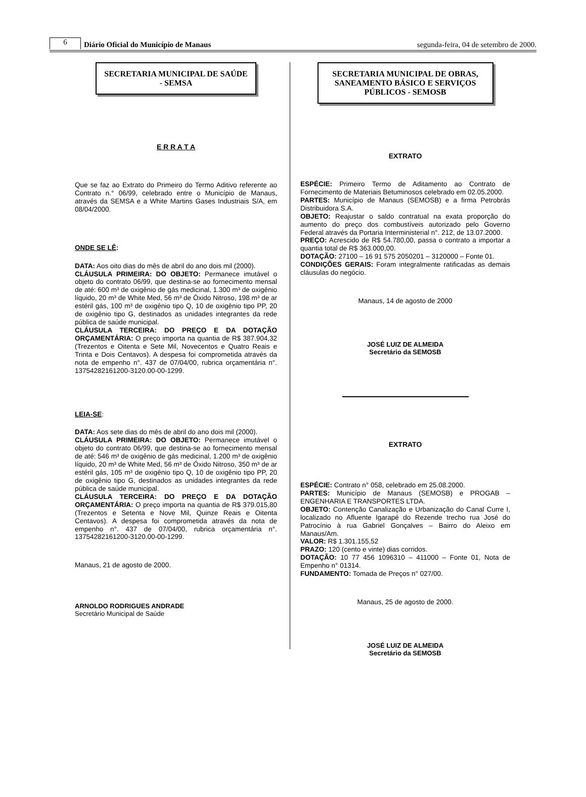6 Diário Oficial do Município de Manaus segunda-feira, 04 de setembro de 2000.
SECRETARIA MUNICIPAL DE SAÚDE - SEMSA
E R R A T A
Que se faz ao Extrato do Primeiro do Termo Aditivo referente ao Contrato n.° 06/99, celebrado entre o Município de Manaus, através da SEMSA e a White Martins Gases Industriais S/A, em 08/04/2000.
ONDE SE LÊ:
DATA: Aos oito dias do mês de abril do ano dois mil (2000).
CLÁUSULA PRIMEIRA: DO OBJETO: Permanece imutável o objeto do contrato 06/99, que destina-se ao fornecimento mensal de até: 600 m³ de oxigênio de gás medicinal, 1.300 m³ de oxigênio líquido, 20 m³ de White Med, 56 m³ de Óxido Nitroso, 198 m³ de ar estéril gás, 100 m³ de oxigênio tipo Q, 10 de oxigênio tipo PP, 20 de oxigênio tipo G, destinados as unidades integrantes da rede pública de saúde municipal.
CLÁUSULA TERCEIRA: DO PREÇO E DA DOTAÇÃO ORÇAMENTÁRIA: O preço importa na quantia de R$ 387.904,32 (Trezentos e Oitenta e Sete Mil, Novecentos e Quatro Reais e Trinta e Dois Centavos). A despesa foi comprometida através da nota de empenho n°. 437 de 07/04/00, rubrica orçamentária n°. 13754282161200-3120.00-00-1299.
LEIA-SE:
DATA: Aos sete dias do mês de abril do ano dois mil (2000).
CLÁUSULA PRIMEIRA: DO OBJETO: Permanece imutável o objeto do contrato 06/99, que destina-se ao fornecimento mensal de até: 546 m³ de oxigênio de gás medicinal, 1.200 m³ de oxigênio líquido, 20 m³ de White Med, 56 m³ de Óxido Nitroso, 350 m³ de ar estéril gás, 105 m³ de oxigênio tipo Q, 10 de oxigênio tipo PP, 20 de oxigênio tipo G, destinados as unidades integrantes da rede pública de saúde municipal.
CLÁUSULA TERCEIRA: DO PREÇO E DA DOTAÇÃO ORÇAMENTÁRIA: O preço importa na quantia de R$ 379.015,80 (Trezentos e Setenta e Nove Mil, Quinze Reais e Oitenta Centavos). A despesa foi comprometida através da nota de empenho n°. 437 de 07/04/00, rubrica orçamentária n°. 13754282161200-3120.00-00-1299.
Manaus, 21 de agosto de 2000.
ARNOLDO RODRIGUES ANDRADE
Secretário Municipal de Saúde
SECRETARIA MUNICIPAL DE OBRAS, SANEAMENTO BÁSICO E SERVIÇOS PÚBLICOS - SEMOSB
EXTRATO
ESPÉCIE: Primeiro Termo de Aditamento ao Contrato de Fornecimento de Materiais Betuminosos celebrado em 02.05.2000.
PARTES: Município de Manaus (SEMOSB) e a firma Petrobrás Distribuidora S.A.
OBJETO: Reajustar o saldo contratual na exata proporção do aumento do preço dos combustíveis autorizado pelo Governo Federal através da Portaria Interministerial n°. 212, de 13.07.2000.
PREÇO: Acrescido de R$ 54.780,00, passa o contrato a importar a quantia total de R$ 363.000,00.
DOTAÇÃO: 27100 – 16 91 575 2050201 – 3120000 – Fonte 01.
CONDIÇÕES GERAIS: Foram integralmente ratificadas as demais cláusulas do negócio.
Manaus, 14 de agosto de 2000
JOSÉ LUIZ DE ALMEIDA
Secretário da SEMOSB
EXTRATO
ESPÉCIE: Contrato n° 058, celebrado em 25.08.2000.
PARTES: Município de Manaus (SEMOSB) e PROGAB – ENGENHARIA E TRANSPORTES LTDA.
OBJETO: Contenção Canalização e Urbanização do Canal Curre I, localizado no Afluente Igarapé do Rezende trecho rua José do Patrocínio à rua Gabriel Gonçalves – Bairro do Aleixo em Manaus/Am.
VALOR: R$ 1.301.155,52
PRAZO: 120 (cento e vinte) dias corridos.
DOTAÇÃO: 10 77 456 1096310 – 411000 – Fonte 01, Nota de Empenho n° 01314.
FUNDAMENTO: Tomada de Preços n° 027/00.
Manaus, 25 de agosto de 2000.
JOSÉ LUIZ DE ALMEIDA
Secretário da SEMOSB